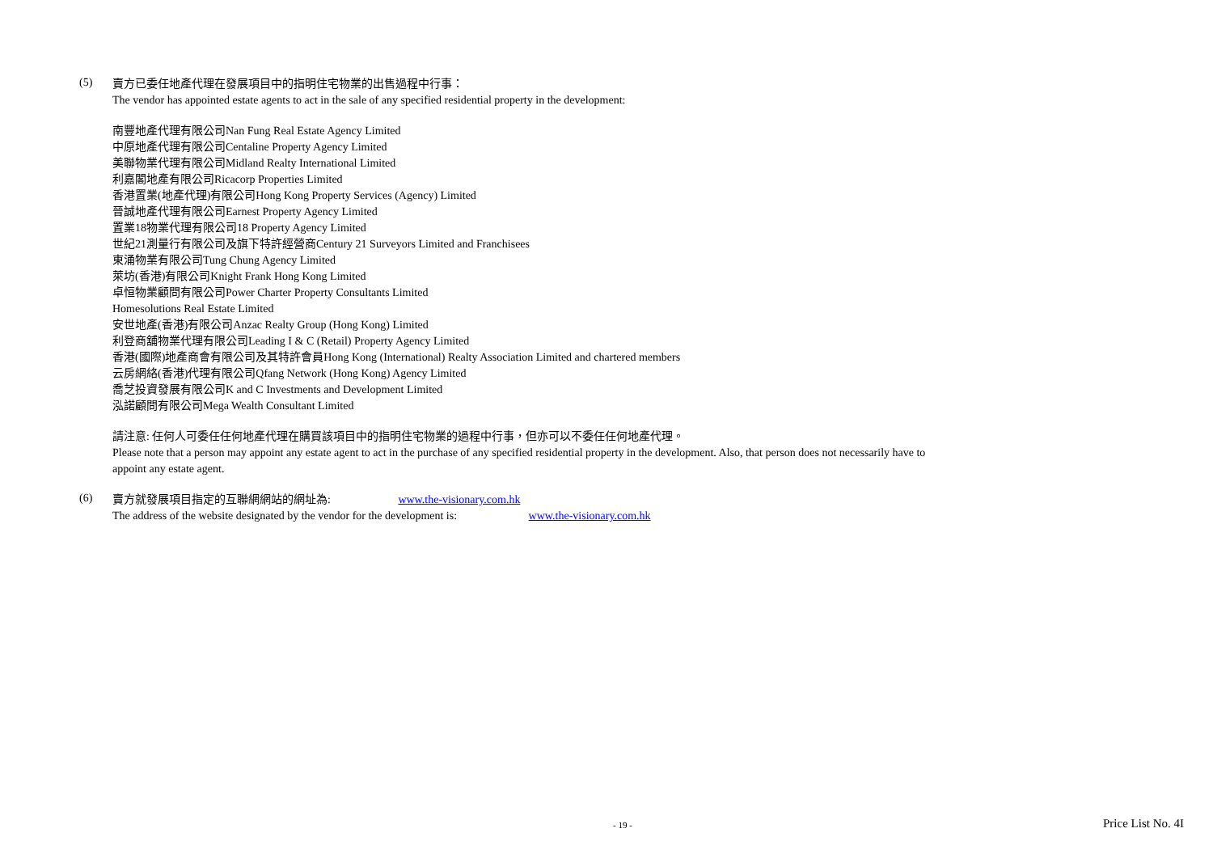(5)
賣方已委任地產代理在發展項目中的指明住宅物業的出售過程中行事：
The vendor has appointed estate agents to act in the sale of any specified residential property in the development:
南豐地產代理有限公司Nan Fung Real Estate Agency Limited
中原地產代理有限公司Centaline Property Agency Limited
美聯物業代理有限公司Midland Realty International Limited
利嘉閣地產有限公司Ricacorp Properties Limited
香港置業(地產代理)有限公司Hong Kong Property Services (Agency) Limited
晉誠地產代理有限公司Earnest Property Agency Limited
置業18物業代理有限公司18 Property Agency Limited
世紀21測量行有限公司及旗下特許經營商Century 21 Surveyors Limited and Franchisees
東涌物業有限公司Tung Chung Agency Limited
萊坊(香港)有限公司Knight Frank Hong Kong Limited
卓恒物業顧問有限公司Power Charter Property Consultants Limited
Homesolutions Real Estate Limited
安世地產(香港)有限公司Anzac Realty Group (Hong Kong) Limited
利登商舖物業代理有限公司Leading I & C (Retail) Property Agency Limited
香港(國際)地產商會有限公司及其特許會員Hong Kong (International) Realty Association Limited and chartered members
云房網絡(香港)代理有限公司Qfang Network (Hong Kong) Agency Limited
喬芝投資發展有限公司K and C Investments and Development Limited
泓諾顧問有限公司Mega Wealth Consultant Limited
請注意: 任何人可委任任何地產代理在購買該項目中的指明住宅物業的過程中行事，但亦可以不委任任何地產代理。
Please note that a person may appoint any estate agent to act in the purchase of any specified residential property in the development. Also, that person does not necessarily have to appoint any estate agent.
(6)
賣方就發展項目指定的互聯網網站的網址為: www.the-visionary.com.hk
The address of the website designated by the vendor for the development is: www.the-visionary.com.hk
- 19 - Price List No. 4I